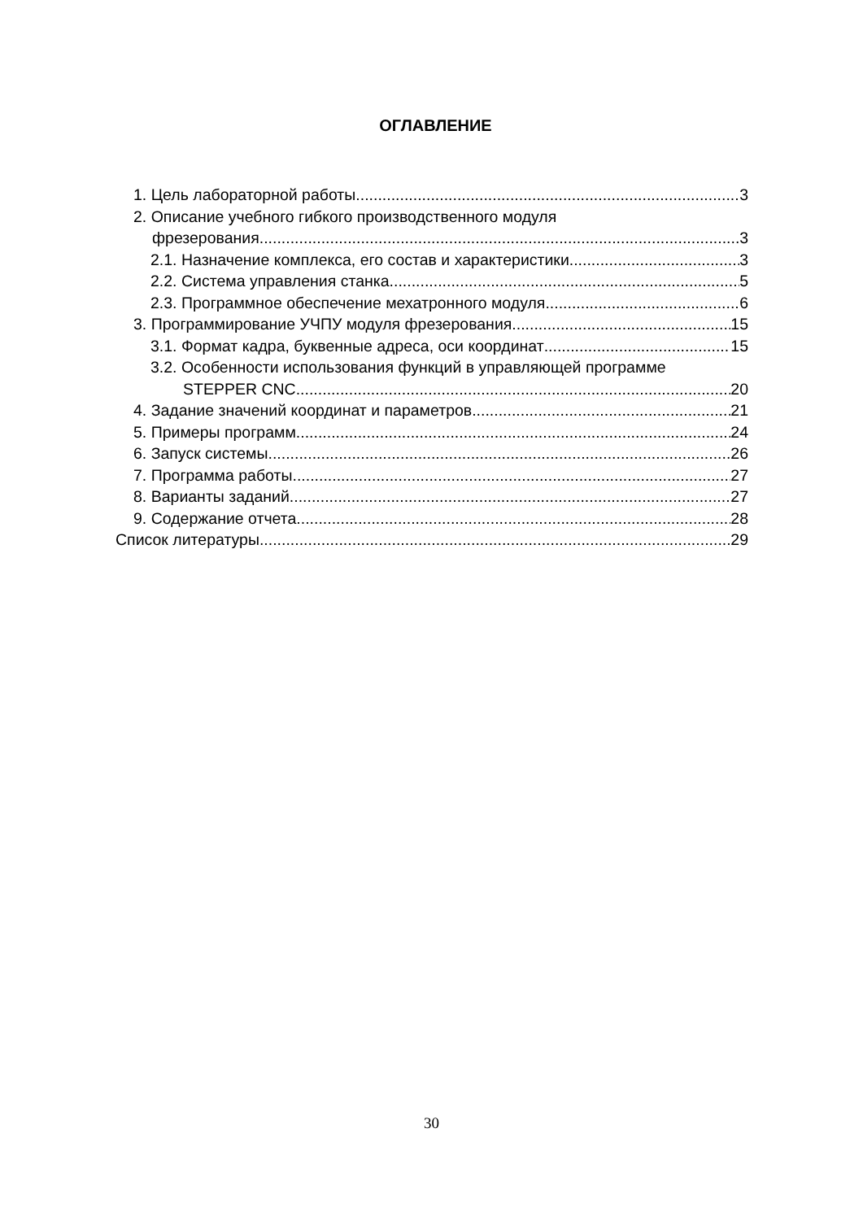ОГЛАВЛЕНИЕ
1. Цель лабораторной работы 3
2. Описание учебного гибкого производственного модуля
фрезерования 3
2.1. Назначение комплекса, его состав и характеристики 3
2.2. Система управления станка 5
2.3. Программное обеспечение мехатронного модуля 6
3. Программирование УЧПУ модуля фрезерования 15
3.1. Формат кадра, буквенные адреса, оси координат 15
3.2. Особенности использования функций в управляющей программе
STEPPER CNC 20
4. Задание значений координат и параметров 21
5. Примеры программ 24
6. Запуск системы 26
7. Программа работы 27
8. Варианты заданий 27
9. Содержание отчета 28
Список литературы 29
30